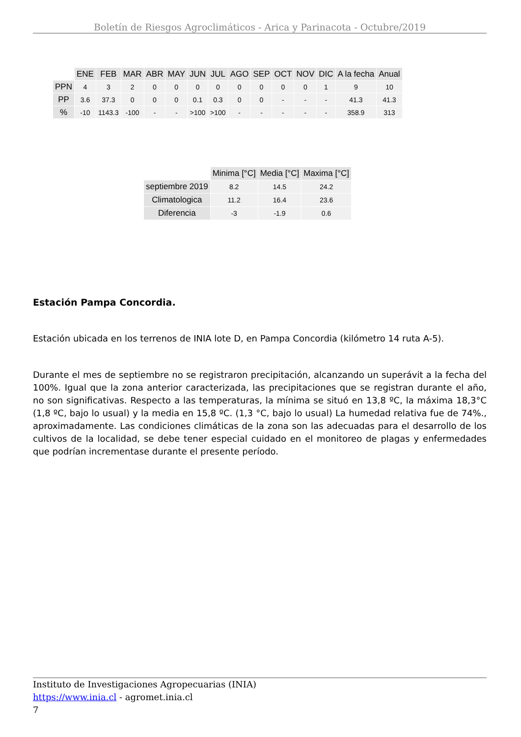Boletín de Riesgos Agroclimáticos - Arica y Parinacota - Octubre/2019
| | ENE | FEB | MAR | ABR | MAY | JUN | JUL | AGO | SEP | OCT | NOV | DIC | A la fecha | Anual |
| --- | --- | --- | --- | --- | --- | --- | --- | --- | --- | --- | --- | --- | --- | --- |
| PPN | 4 | 3 | 2 | 0 | 0 | 0 | 0 | 0 | 0 | 0 | 0 | 1 | 9 | 10 |
| PP | 3.6 | 37.3 | 0 | 0 | 0 | 0.1 | 0.3 | 0 | 0 | - | - | - | 41.3 | 41.3 |
| % | -10 | 1143.3 | -100 | - | - | >100 | >100 | - | - | - | - | - | 358.9 | 313 |
| | Minima [°C] | Media [°C] | Maxima [°C] |
| --- | --- | --- | --- |
| septiembre 2019 | 8.2 | 14.5 | 24.2 |
| Climatologica | 11.2 | 16.4 | 23.6 |
| Diferencia | -3 | -1.9 | 0.6 |
Estación Pampa Concordia.
Estación ubicada en los terrenos de INIA lote D, en Pampa Concordia (kilómetro 14 ruta A-5).
Durante el mes de septiembre no se registraron precipitación, alcanzando un superávit a la fecha del 100%. Igual que la zona anterior caracterizada, las precipitaciones que se registran durante el año, no son significativas. Respecto a las temperaturas, la mínima se situó en 13,8 ºC, la máxima 18,3°C (1,8 ºC, bajo lo usual) y la media en 15,8 ºC. (1,3 °C, bajo lo usual) La humedad relativa fue de 74%., aproximadamente. Las condiciones climáticas de la zona son las adecuadas para el desarrollo de los cultivos de la localidad, se debe tener especial cuidado en el monitoreo de plagas y enfermedades que podrían incrementase durante el presente período.
Instituto de Investigaciones Agropecuarias (INIA)
https://www.inia.cl - agromet.inia.cl
7